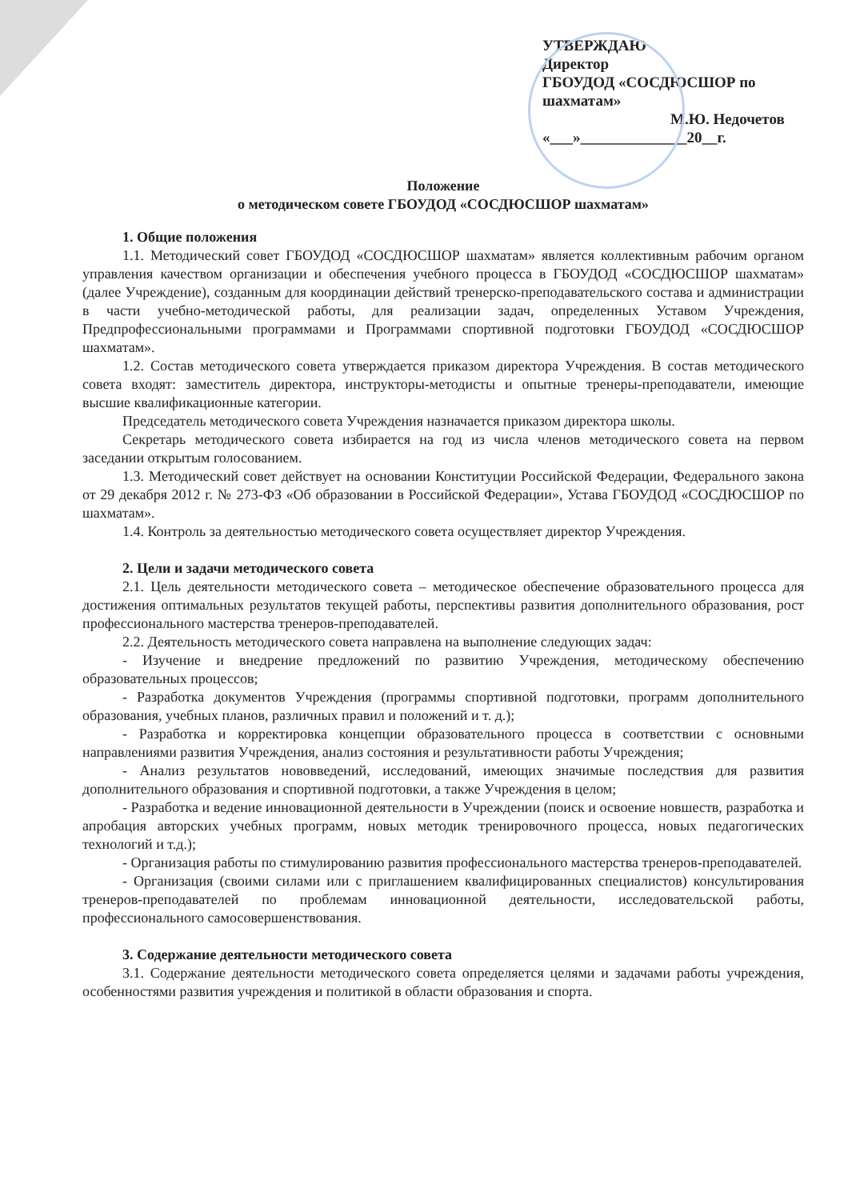УТВЕРЖДАЮ
Директор
ГБОУДОД «СОСДЮСШОР по шахматам»
М.Ю. Недочетов
«___»______________20__г.
Положение
о методическом совете ГБОУДОД «СОСДЮСШОР шахматам»
1. Общие положения
1.1. Методический совет ГБОУДОД «СОСДЮСШОР шахматам» является коллективным рабочим органом управления качеством организации и обеспечения учебного процесса в ГБОУДОД «СОСДЮСШОР шахматам» (далее Учреждение), созданным для координации действий тренерско-преподавательского состава и администрации в части учебно-методической работы, для реализации задач, определенных Уставом Учреждения, Предпрофессиональными программами и Программами спортивной подготовки ГБОУДОД «СОСДЮСШОР шахматам».
1.2. Состав методического совета утверждается приказом директора Учреждения. В состав методического совета входят: заместитель директора, инструкторы-методисты и опытные тренеры-преподаватели, имеющие высшие квалификационные категории.
Председатель методического совета Учреждения назначается приказом директора школы.
Секретарь методического совета избирается на год из числа членов методического совета на первом заседании открытым голосованием.
1.3. Методический совет действует на основании Конституции Российской Федерации, Федерального закона от 29 декабря 2012 г. № 273-ФЗ «Об образовании в Российской Федерации», Устава ГБОУДОД «СОСДЮСШОР по шахматам».
1.4. Контроль за деятельностью методического совета осуществляет директор Учреждения.
2. Цели и задачи методического совета
2.1. Цель деятельности методического совета – методическое обеспечение образовательного процесса для достижения оптимальных результатов текущей работы, перспективы развития дополнительного образования, рост профессионального мастерства тренеров-преподавателей.
2.2. Деятельность методического совета направлена на выполнение следующих задач:
- Изучение и внедрение предложений по развитию Учреждения, методическому обеспечению образовательных процессов;
- Разработка документов Учреждения (программы спортивной подготовки, программ дополнительного образования, учебных планов, различных правил и положений и т. д.);
- Разработка и корректировка концепции образовательного процесса в соответствии с основными направлениями развития Учреждения, анализ состояния и результативности работы Учреждения;
- Анализ результатов нововведений, исследований, имеющих значимые последствия для развития дополнительного образования и спортивной подготовки, а также Учреждения в целом;
- Разработка и ведение инновационной деятельности в Учреждении (поиск и освоение новшеств, разработка и апробация авторских учебных программ, новых методик тренировочного процесса, новых педагогических технологий и т.д.);
- Организация работы по стимулированию развития профессионального мастерства тренеров-преподавателей.
- Организация (своими силами или с приглашением квалифицированных специалистов) консультирования тренеров-преподавателей по проблемам инновационной деятельности, исследовательской работы, профессионального самосовершенствования.
3. Содержание деятельности методического совета
3.1. Содержание деятельности методического совета определяется целями и задачами работы учреждения, особенностями развития учреждения и политикой в области образования и спорта.